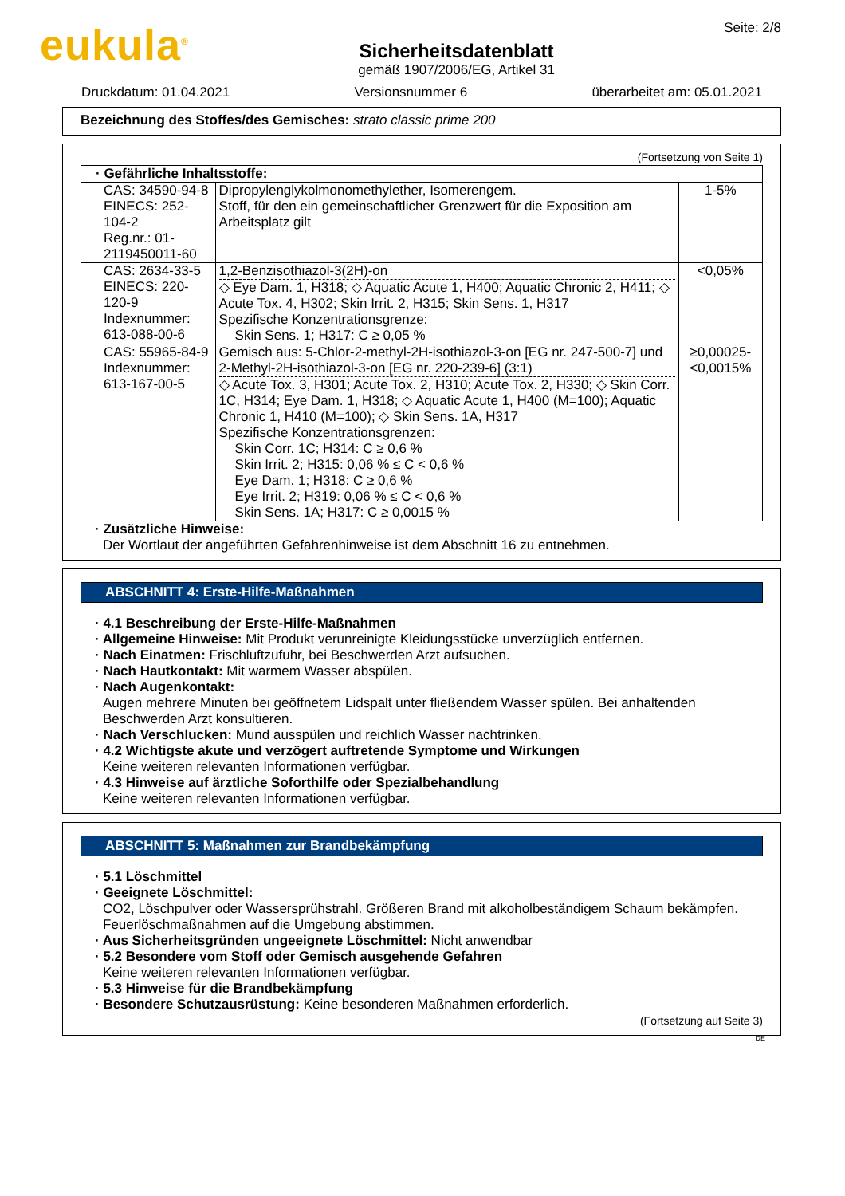eukula<sup>®</sup>
Sicherheitsdatenblatt
gemäß 1907/2006/EG, Artikel 31
Seite: 2/8
Druckdatum: 01.04.2021 Versionsnummer 6 überarbeitet am: 05.01.2021
Bezeichnung des Stoffes/des Gemisches: strato classic prime 200
(Fortsetzung von Seite 1)
| · Gefährliche Inhaltsstoffe: | | |
| CAS: 34590-94-8 EINECS: 252-104-2 Reg.nr.: 01-2119450011-60 | Dipropylenglykolmonomethylether, Isomerengem. Stoff, für den ein gemeinschaftlicher Grenzwert für die Exposition am Arbeitsplatz gilt | 1-5% |
| CAS: 2634-33-5 EINECS: 220-120-9 Indexnummer: 613-088-00-6 | 1,2-Benzisothiazol-3(2H)-on ◇ Eye Dam. 1, H318; ◇ Aquatic Acute 1, H400; Aquatic Chronic 2, H411; ◇ Acute Tox. 4, H302; Skin Irrit. 2, H315; Skin Sens. 1, H317 Spezifische Konzentrationsgrenze: Skin Sens. 1; H317: C ≥ 0,05 % | <0,05% |
| CAS: 55965-84-9 Indexnummer: 613-167-00-5 | Gemisch aus: 5-Chlor-2-methyl-2H-isothiazol-3-on [EG nr. 247-500-7] und 2-Methyl-2H-isothiazol-3-on [EG nr. 220-239-6] (3:1) ◇ Acute Tox. 3, H301; Acute Tox. 2, H310; Acute Tox. 2, H330; ◇ Skin Corr. 1C, H314; Eye Dam. 1, H318; ◇ Aquatic Acute 1, H400 (M=100); Aquatic Chronic 1, H410 (M=100); ◇ Skin Sens. 1A, H317 Spezifische Konzentrationsgrenzen: Skin Corr. 1C; H314: C ≥ 0,6 % Skin Irrit. 2; H315: 0,06 % ≤ C < 0,6 % Eye Dam. 1; H318: C ≥ 0,6 % Eye Irrit. 2; H319: 0,06 % ≤ C < 0,6 % Skin Sens. 1A; H317: C ≥ 0,0015 % | ≥0,00025-<0,0015% |
· Zusätzliche Hinweise:
Der Wortlaut der angeführten Gefahrenhinweise ist dem Abschnitt 16 zu entnehmen.
ABSCHNITT 4: Erste-Hilfe-Maßnahmen
· 4.1 Beschreibung der Erste-Hilfe-Maßnahmen
· Allgemeine Hinweise: Mit Produkt verunreinigte Kleidungsstücke unverzüglich entfernen.
· Nach Einatmen: Frischluftzufuhr, bei Beschwerden Arzt aufsuchen.
· Nach Hautkontakt: Mit warmem Wasser abspülen.
· Nach Augenkontakt:
Augen mehrere Minuten bei geöffnetem Lidspalt unter fließendem Wasser spülen. Bei anhaltenden Beschwerden Arzt konsultieren.
· Nach Verschlucken: Mund ausspülen und reichlich Wasser nachtrinken.
· 4.2 Wichtigste akute und verzögert auftretende Symptome und Wirkungen
Keine weiteren relevanten Informationen verfügbar.
· 4.3 Hinweise auf ärztliche Soforthilfe oder Spezialbehandlung
Keine weiteren relevanten Informationen verfügbar.
ABSCHNITT 5: Maßnahmen zur Brandbekämpfung
· 5.1 Löschmittel
· Geeignete Löschmittel:
CO2, Löschpulver oder Wassersprühstrahl. Größeren Brand mit alkoholbeständigem Schaum bekämpfen.
Feuerlöschmaßnahmen auf die Umgebung abstimmen.
· Aus Sicherheitsgründen ungeeignete Löschmittel: Nicht anwendbar
· 5.2 Besondere vom Stoff oder Gemisch ausgehende Gefahren
Keine weiteren relevanten Informationen verfügbar.
· 5.3 Hinweise für die Brandbekämpfung
· Besondere Schutzausrüstung: Keine besonderen Maßnahmen erforderlich.
(Fortsetzung auf Seite 3)
DE